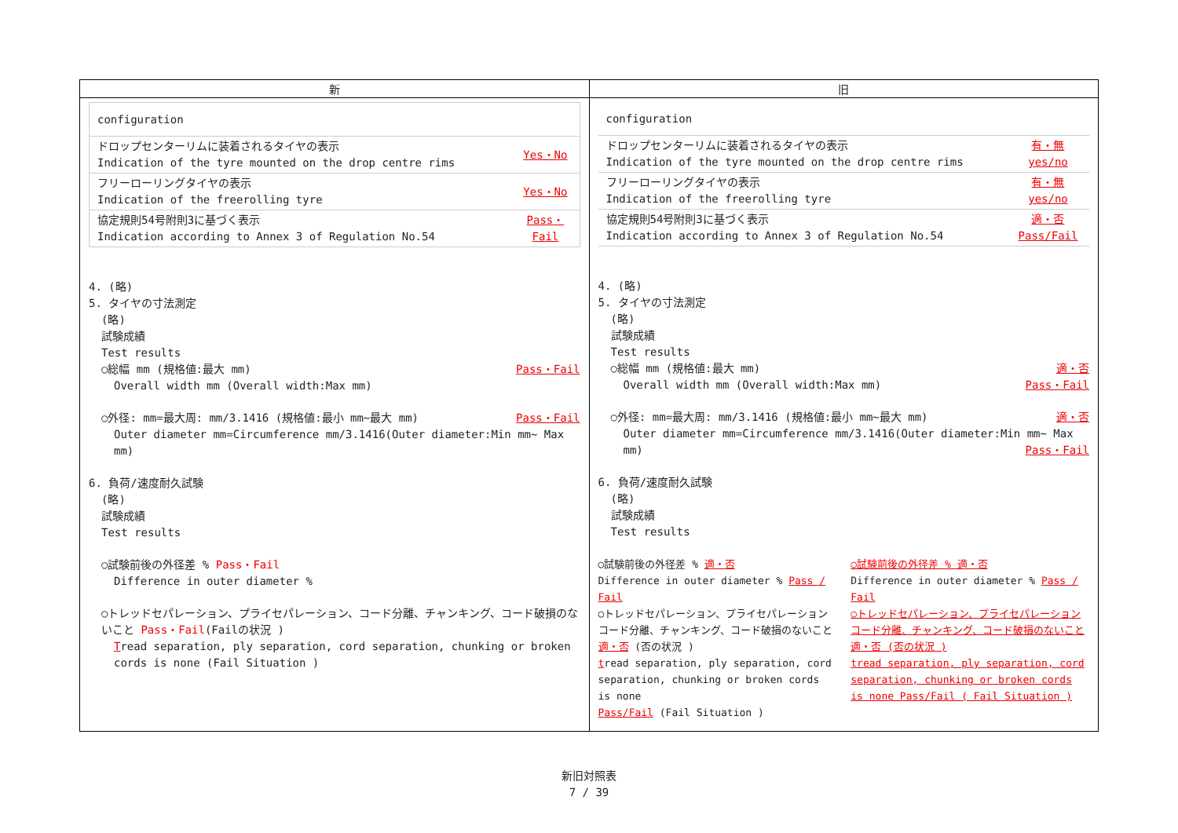| 新 | 旧 |
| --- | --- |
| / configuration / / / ドロップセンターリムに装着されるタイヤの表示 Indication of the tyre mounted on the drop centre rims / Yes・No / / フリーローリングタイヤの表示 Indication of the freerolling tyre / Yes・No / / 協定規則54号附則3に基づく表示 Indication according to Annex 3 of Regulation No.54 / Pass・ Fail / 4. (略) 5. タイヤの寸法測定 (略) 試験成績 Test results ○総幅 mm (規格値:最大 mm) Pass・Fail Overall width mm (Overall width:Max mm) ○外径: mm=最大周: mm/3.1416 (規格値:最小 mm~最大 mm) Pass・Fail Outer diameter mm=Circumference mm/3.1416(Outer diameter:Min mm~ Max mm) 6. 負荷/速度耐久試験 (略) 試験成績 Test results ○試験前後の外径差 % Pass・Fail Difference in outer diameter % ○トレッドセパレーション、プライセパレーション、コード分離、チャンキング、コード破損のないこと Pass・Fail (Failの状況 ) T read separation, ply separation, cord separation, chunking or broken cords is none (Fail Situation ) | / configuration / / / ドロップセンターリムに装着されるタイヤの表示 Indication of the tyre mounted on the drop centre rims / 有・無 yes/no / / フリーローリングタイヤの表示 Indication of the freerolling tyre / 有・無 yes/no / / 協定規則54号附則3に基づく表示 Indication according to Annex 3 of Regulation No.54 / 適・否 Pass/Fail / 4. (略) 5. タイヤの寸法測定 (略) 試験成績 Test results ○総幅 mm (規格値:最大 mm) 適・否 Overall width mm (Overall width:Max mm) Pass・Fail ○外径: mm=最大周: mm/3.1416 (規格値:最小 mm~最大 mm) 適・否 Outer diameter mm=Circumference mm/3.1416(Outer diameter:Min mm~ Max mm) Pass・Fail 6. 負荷/速度耐久試験 (略) 試験成績 Test results ○試験前後の外径差 % 適・否 Difference in outer diameter % Pass / Fail ○トレッドセパレーション、プライセパレーションコード分離、チャンキング、コード破損のないこと 適・否 (否の状況 ) t read separation, ply separation, cord separation, chunking or broken cords is none Pass/Fail (Fail Situation ) ○試験前後の外径差 % 適・否 Difference in outer diameter % Pass / Fail ○トレッドセパレーション、プライセパレーションコード分離、チャンキング、コード破損のないこと 適・否 (否の状況 ) tread separation, ply separation, cord separation, chunking or broken cords is none Pass/Fail ( Fail Situation ) |
新旧対照表
7 / 39